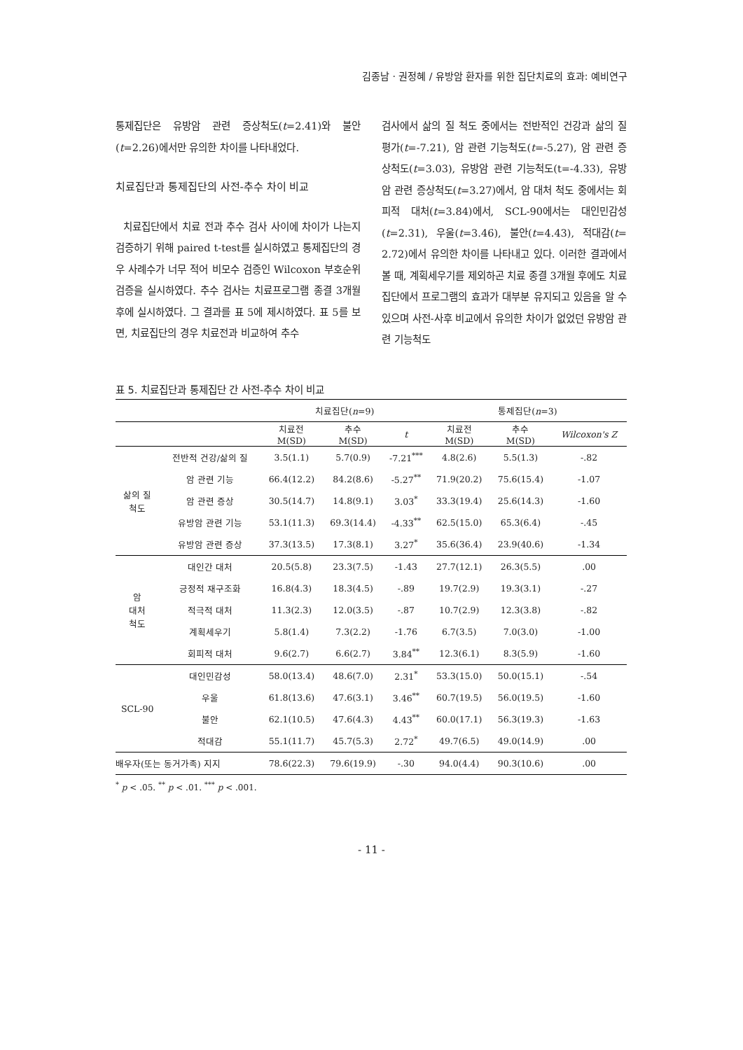김종남 · 권정혜 / 유방암 환자를 위한 집단치료의 효과: 예비연구
통제집단은 유방암 관련 증상척도(t=2.41)와 불안(t=2.26)에서만 유의한 차이를 나타내었다.
치료집단과 통제집단의 사전-추수 차이 비교
치료집단에서 치료 전과 추수 검사 사이에 차이가 나는지 검증하기 위해 paired t-test를 실시하였고 통제집단의 경우 사례수가 너무 적어 비모수 검증인 Wilcoxon 부호순위 검증을 실시하였다. 추수 검사는 치료프로그램 종결 3개월 후에 실시하였다. 그 결과를 표 5에 제시하였다. 표 5를 보면, 치료집단의 경우 치료전과 비교하여 추수
검사에서 삶의 질 척도 중에서는 전반적인 건강과 삶의 질 평가(t=-7.21), 암 관련 기능척도(t=-5.27), 암 관련 증상척도(t=3.03), 유방암 관련 기능척도(t=-4.33), 유방암 관련 증상척도(t=3.27)에서, 암 대처 척도 중에서는 회피적 대처(t=3.84)에서, SCL-90에서는 대인민감성(t=2.31), 우울(t=3.46), 불안(t=4.43), 적대감(t= 2.72)에서 유의한 차이를 나타내고 있다. 이러한 결과에서 볼 때, 계획세우기를 제외하곤 치료 종결 3개월 후에도 치료집단에서 프로그램의 효과가 대부분 유지되고 있음을 알 수 있으며 사전-사후 비교에서 유의한 차이가 없었던 유방암 관련 기능척도
표 5. 치료집단과 통제집단 간 사전-추수 차이 비교
| | | 치료집단( n =9) | | | 통제집단( n =3) | | |
| --- | --- | --- | --- | --- | --- | --- | --- |
| | | 치료전 M(SD) | 추수 M(SD) | t | 치료전 M(SD) | 추수 M(SD) | Wilcoxon's Z |
| 삶의 질 척도 | 전반적 건강/삶의 질 | 3.5(1.1) | 5.7(0.9) | -7.21<sup>***</sup> | 4.8(2.6) | 5.5(1.3) | -.82 |
| | 암 관련 기능 | 66.4(12.2) | 84.2(8.6) | -5.27<sup>**</sup> | 71.9(20.2) | 75.6(15.4) | -1.07 |
| | 암 관련 증상 | 30.5(14.7) | 14.8(9.1) | 3.03<sup>*</sup> | 33.3(19.4) | 25.6(14.3) | -1.60 |
| | 유방암 관련 기능 | 53.1(11.3) | 69.3(14.4) | -4.33<sup>**</sup> | 62.5(15.0) | 65.3(6.4) | -.45 |
| | 유방암 관련 증상 | 37.3(13.5) | 17.3(8.1) | 3.27<sup>*</sup> | 35.6(36.4) | 23.9(40.6) | -1.34 |
| 암 대처 척도 | 대인간 대처 | 20.5(5.8) | 23.3(7.5) | -1.43 | 27.7(12.1) | 26.3(5.5) | .00 |
| | 긍정적 재구조화 | 16.8(4.3) | 18.3(4.5) | -.89 | 19.7(2.9) | 19.3(3.1) | -.27 |
| | 적극적 대처 | 11.3(2.3) | 12.0(3.5) | -.87 | 10.7(2.9) | 12.3(3.8) | -.82 |
| | 계획세우기 | 5.8(1.4) | 7.3(2.2) | -1.76 | 6.7(3.5) | 7.0(3.0) | -1.00 |
| | 회피적 대처 | 9.6(2.7) | 6.6(2.7) | 3.84<sup>**</sup> | 12.3(6.1) | 8.3(5.9) | -1.60 |
| SCL-90 | 대인민감성 | 58.0(13.4) | 48.6(7.0) | 2.31<sup>*</sup> | 53.3(15.0) | 50.0(15.1) | -.54 |
| | 우울 | 61.8(13.6) | 47.6(3.1) | 3.46<sup>**</sup> | 60.7(19.5) | 56.0(19.5) | -1.60 |
| | 불안 | 62.1(10.5) | 47.6(4.3) | 4.43<sup>**</sup> | 60.0(17.1) | 56.3(19.3) | -1.63 |
| | 적대감 | 55.1(11.7) | 45.7(5.3) | 2.72<sup>*</sup> | 49.7(6.5) | 49.0(14.9) | .00 |
| 배우자(또는 동거가족) 지지 | | 78.6(22.3) | 79.6(19.9) | -.30 | 94.0(4.4) | 90.3(10.6) | .00 |
<sup>*</sup> p < .05. <sup>**</sup> p < .01. <sup>***</sup> p < .001.
- 11 -